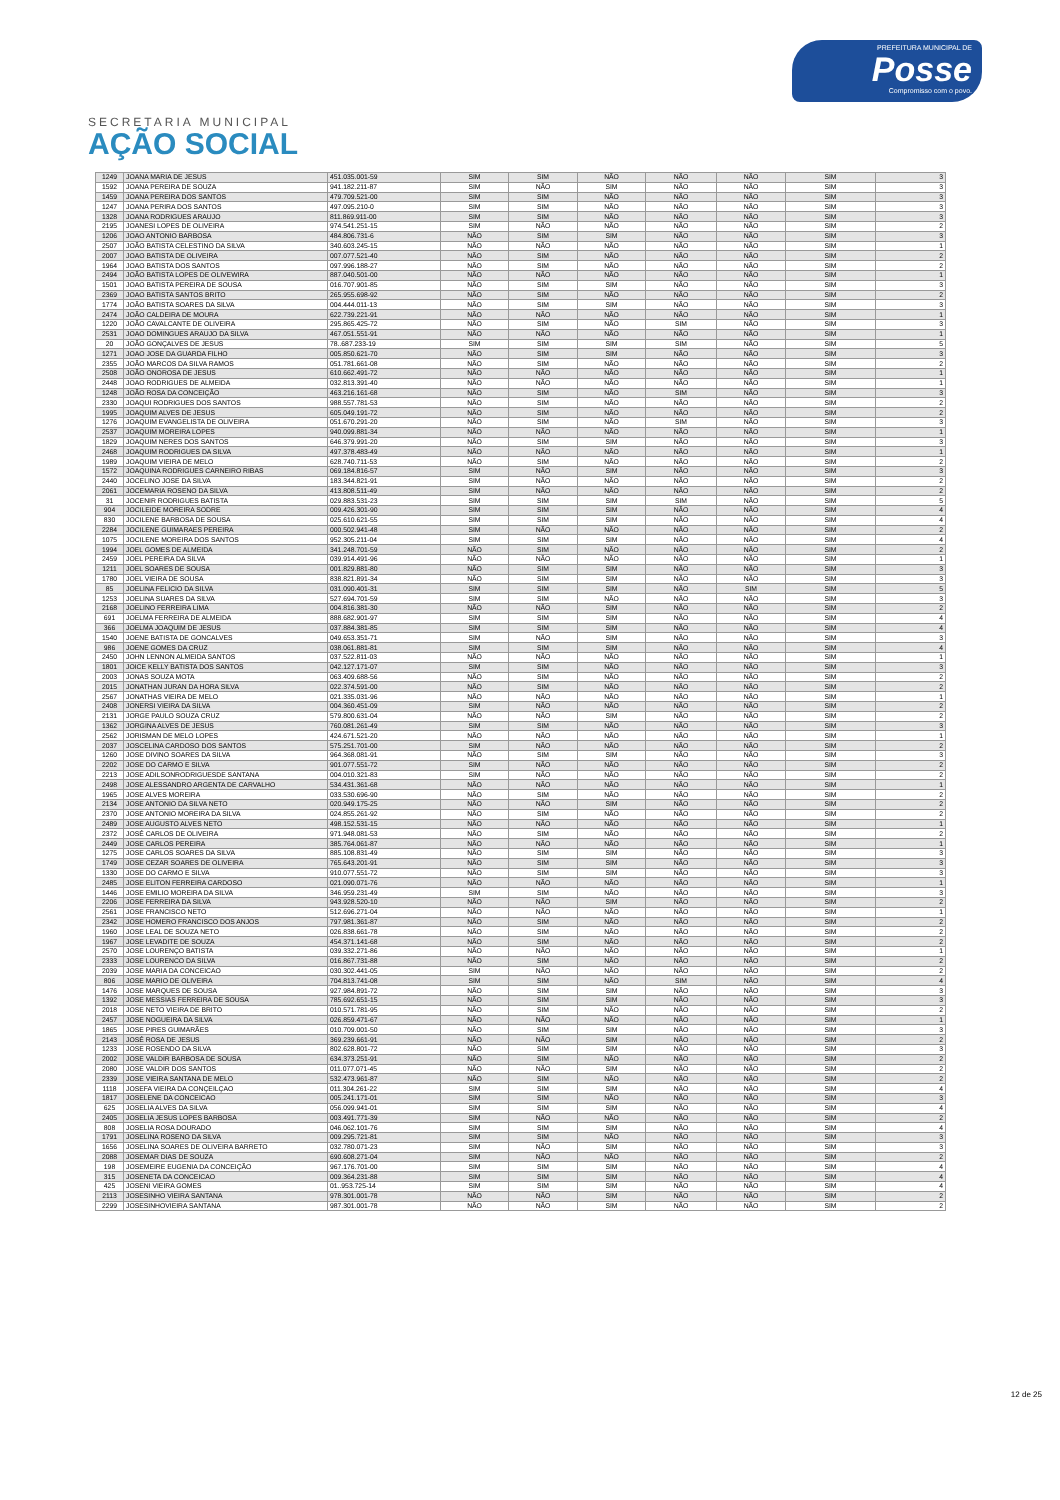SECRETARIA MUNICIPAL
AÇÃO SOCIAL
PREFEITURA MUNICIPAL DE
Posse
Compromisso com o povo.
| 1249 | JOANA MARIA DE JESUS | 451.035.001-59 | SIM | SIM | NÃO | NÃO | NÃO | SIM | 3 |
| 1592 | JOANA PEREIRA DE SOUZA | 941.182.211-87 | SIM | NÃO | SIM | NÃO | NÃO | SIM | 3 |
| 1459 | JOANA PEREIRA DOS SANTOS | 479.709.521-00 | SIM | SIM | NÃO | NÃO | NÃO | SIM | 3 |
| 1247 | JOANA PERIRA DOS SANTOS | 497.095.210-0 | SIM | SIM | NÃO | NÃO | NÃO | SIM | 3 |
| 1328 | JOANA RODRIGUES ARAUJO | 811.869.911-00 | SIM | SIM | NÃO | NÃO | NÃO | SIM | 3 |
| 2195 | JOANESI LOPES DE OLIVEIRA | 974.541.251-15 | SIM | NÃO | NÃO | NÃO | NÃO | SIM | 2 |
| 1206 | JOAO ANTONIO BARBOSA | 484.806.731-6 | NÃO | SIM | SIM | NÃO | NÃO | SIM | 3 |
| 2507 | JOÃO BATISTA CELESTINO DA SILVA | 340.603.245-15 | NÃO | NÃO | NÃO | NÃO | NÃO | SIM | 1 |
| 2007 | JOAO BATISTA DE OLIVEIRA | 007.077.521-40 | NÃO | SIM | NÃO | NÃO | NÃO | SIM | 2 |
| 1964 | JOAO BATISTA DOS SANTOS | 097.996.188-27 | NÃO | SIM | NÃO | NÃO | NÃO | SIM | 2 |
| 2494 | JOÃO BATISTA LOPES DE OLIVEWIRA | 887.040.501-00 | NÃO | NÃO | NÃO | NÃO | NÃO | SIM | 1 |
| 1501 | JOAO BATISTA PEREIRA DE SOUSA | 016.707.901-85 | NÃO | SIM | SIM | NÃO | NÃO | SIM | 3 |
| 2369 | JOAO BATISTA SANTOS BRITO | 265.955.698-92 | NÃO | SIM | NÃO | NÃO | NÃO | SIM | 2 |
| 1774 | JOÃO BATISTA SOARES DA SILVA | 004.444.011-13 | NÃO | SIM | SIM | NÃO | NÃO | SIM | 3 |
| 2474 | JOÃO CALDEIRA DE MOURA | 622.739.221-91 | NÃO | NÃO | NÃO | NÃO | NÃO | SIM | 1 |
| 1220 | JOÃO CAVALCANTE DE OLIVEIRA | 295.865.425-72 | NÃO | SIM | NÃO | SIM | NÃO | SIM | 3 |
| 2531 | JOAO DOMINGUES ARAUJO DA SILVA | 467.051.551-91 | NÃO | NÃO | NÃO | NÃO | NÃO | SIM | 1 |
| 20 | JOÃO GONÇALVES DE JESUS | 78..687.233-19 | SIM | SIM | SIM | SIM | NÃO | SIM | 5 |
| 1271 | JOAO JOSE DA GUARDA FILHO | 005.850.621-70 | NÃO | SIM | SIM | NÃO | NÃO | SIM | 3 |
| 2355 | JOÃO MARCOS DA SILVA RAMOS | 051.781.661-08 | NÃO | SIM | NÃO | NÃO | NÃO | SIM | 2 |
| 2508 | JOÃO ONOROSA DE JESUS | 610.662.491-72 | NÃO | NÃO | NÃO | NÃO | NÃO | SIM | 1 |
| 2448 | JOAO RODRIGUES DE ALMEIDA | 032.813.391-40 | NÃO | NÃO | NÃO | NÃO | NÃO | SIM | 1 |
| 1248 | JOÃO ROSA DA CONCEIÇÃO | 463.216.161-68 | NÃO | SIM | NÃO | SIM | NÃO | SIM | 3 |
| 2330 | JOAQUI RODRIGUES DOS SANTOS | 988.557.781-53 | NÃO | SIM | NÃO | NÃO | NÃO | SIM | 2 |
| 1995 | JOAQUIM ALVES DE JESUS | 605.049.191-72 | NÃO | SIM | NÃO | NÃO | NÃO | SIM | 2 |
| 1276 | JOAQUIM EVANGELISTA DE OLIVEIRA | 051.670.291-20 | NÃO | SIM | NÃO | SIM | NÃO | SIM | 3 |
| 2537 | JOAQUIM MOREIRA LOPES | 940.099.881-34 | NÃO | NÃO | NÃO | NÃO | NÃO | SIM | 1 |
| 1829 | JOAQUIM NERES DOS SANTOS | 646.379.991-20 | NÃO | SIM | SIM | NÃO | NÃO | SIM | 3 |
| 2468 | JOAQUIM RODRIGUES DA SILVA | 497.378.483-49 | NÃO | NÃO | NÃO | NÃO | NÃO | SIM | 1 |
| 1989 | JOAQUIM VIEIRA DE MELO | 628.740.711-53 | NÃO | SIM | NÃO | NÃO | NÃO | SIM | 2 |
| 1572 | JOAQUINA RODRIGUES CARNEIRO RIBAS | 069.184.816-57 | SIM | NÃO | SIM | NÃO | NÃO | SIM | 3 |
| 2440 | JOCELINO JOSE DA SILVA | 183.344.821-91 | SIM | NÃO | NÃO | NÃO | NÃO | SIM | 2 |
| 2061 | JOCEMARIA ROSENO DA SILVA | 413.808.511-49 | SIM | NÃO | NÃO | NÃO | NÃO | SIM | 2 |
| 31 | JOCENIR RODRIGUES BATISTA | 029.883.531-23 | SIM | SIM | SIM | SIM | NÃO | SIM | 5 |
| 904 | JOCILEIDE MOREIRA SODRE | 009.426.301-90 | SIM | SIM | SIM | NÃO | NÃO | SIM | 4 |
| 830 | JOCILENE BARBOSA DE SOUSA | 025.610.621-55 | SIM | SIM | SIM | NÃO | NÃO | SIM | 4 |
| 2284 | JOCILENE GUIMARAES PEREIRA | 000.502.941-48 | SIM | NÃO | NÃO | NÃO | NÃO | SIM | 2 |
| 1075 | JOCILENE MOREIRA DOS SANTOS | 952.305.211-04 | SIM | SIM | SIM | NÃO | NÃO | SIM | 4 |
| 1994 | JOEL GOMES DE ALMEIDA | 341.248.701-59 | NÃO | SIM | NÃO | NÃO | NÃO | SIM | 2 |
| 2459 | JOEL PEREIRA DA SILVA | 039.914.491-96 | NÃO | NÃO | NÃO | NÃO | NÃO | SIM | 1 |
| 1211 | JOEL SOARES DE SOUSA | 001.829.881-80 | NÃO | SIM | SIM | NÃO | NÃO | SIM | 3 |
| 1780 | JOEL VIEIRA DE SOUSA | 838.821.891-34 | NÃO | SIM | SIM | NÃO | NÃO | SIM | 3 |
| 85 | JOELINA FELICIO DA SILVA | 031.090.401-31 | SIM | SIM | SIM | NÃO | SIM | SIM | 5 |
| 1253 | JOELINA SUARES DA SILVA | 527.694.701-59 | SIM | SIM | NÃO | NÃO | NÃO | SIM | 3 |
| 2168 | JOELINO FERREIRA LIMA | 004.816.381-30 | NÃO | NÃO | SIM | NÃO | NÃO | SIM | 2 |
| 691 | JOELMA FERREIRA DE ALMEIDA | 888.682.901-97 | SIM | SIM | SIM | NÃO | NÃO | SIM | 4 |
| 366 | JOELMA JOAQUIM DE JESUS | 037.884.381-85 | SIM | SIM | SIM | NÃO | NÃO | SIM | 4 |
| 1540 | JOENE BATISTA DE GONCALVES | 049.653.351-71 | SIM | NÃO | SIM | NÃO | NÃO | SIM | 3 |
| 986 | JOENE GOMES DA CRUZ | 038.061.881-81 | SIM | SIM | SIM | NÃO | NÃO | SIM | 4 |
| 2450 | JOHN LENNON ALMEIDA SANTOS | 037.522.811-03 | NÃO | NÃO | NÃO | NÃO | NÃO | SIM | 1 |
| 1801 | JOICE KELLY BATISTA DOS SANTOS | 042.127.171-07 | SIM | SIM | NÃO | NÃO | NÃO | SIM | 3 |
| 2003 | JONAS SOUZA MOTA | 063.409.688-56 | NÃO | SIM | NÃO | NÃO | NÃO | SIM | 2 |
| 2015 | JONATHAN JURAN DA HORA SILVA | 022.374.591-00 | NÃO | SIM | NÃO | NÃO | NÃO | SIM | 2 |
| 2567 | JONATHAS VIEIRA DE MELO | 021.335.031-96 | NÃO | NÃO | NÃO | NÃO | NÃO | SIM | 1 |
| 2408 | JONERSI VIEIRA DA SILVA | 004.360.451-09 | SIM | NÃO | NÃO | NÃO | NÃO | SIM | 2 |
| 2131 | JORGE PAULO SOUZA CRUZ | 579.800.631-04 | NÃO | NÃO | SIM | NÃO | NÃO | SIM | 2 |
| 1362 | JORGINA ALVES DE JESUS | 760.081.261-49 | SIM | SIM | NÃO | NÃO | NÃO | SIM | 3 |
| 2562 | JORISMAN DE MELO LOPES | 424.671.521-20 | NÃO | NÃO | NÃO | NÃO | NÃO | SIM | 1 |
| 2037 | JOSCELINA CARDOSO DOS SANTOS | 575.251.701-00 | SIM | NÃO | NÃO | NÃO | NÃO | SIM | 2 |
| 1260 | JOSE DIVINO SOARES DA SILVA | 964.368.081-91 | NÃO | SIM | SIM | NÃO | NÃO | SIM | 3 |
| 2202 | JOSE DO CARMO E SILVA | 901.077.551-72 | SIM | NÃO | NÃO | NÃO | NÃO | SIM | 2 |
| 2213 | JOSE ADILSONRODRIGUESDE SANTANA | 004.010.321-83 | SIM | NÃO | NÃO | NÃO | NÃO | SIM | 2 |
| 2498 | JOSE ALESSANDRO ARGENTA DE CARVALHO | 534.431.361-68 | NÃO | NÃO | NÃO | NÃO | NÃO | SIM | 1 |
| 1965 | JOSE ALVES MOREIRA | 033.530.696-90 | NÃO | SIM | NÃO | NÃO | NÃO | SIM | 2 |
| 2134 | JOSE ANTONIO DA SILVA NETO | 020.949.175-25 | NÃO | NÃO | SIM | NÃO | NÃO | SIM | 2 |
| 2370 | JOSE ANTONIO MOREIRA DA SILVA | 024.855.261-92 | NÃO | SIM | NÃO | NÃO | NÃO | SIM | 2 |
| 2489 | JOSE AUGUSTO ALVES NETO | 498.152.531-15 | NÃO | NÃO | NÃO | NÃO | NÃO | SIM | 1 |
| 2372 | JOSÉ CARLOS DE OLIVEIRA | 971.948.081-53 | NÃO | SIM | NÃO | NÃO | NÃO | SIM | 2 |
| 2449 | JOSE CARLOS PEREIRA | 385.764.061-87 | NÃO | NÃO | NÃO | NÃO | NÃO | SIM | 1 |
| 1275 | JOSE CARLOS SOARES DA SILVA | 885.108.831-49 | NÃO | SIM | SIM | NÃO | NÃO | SIM | 3 |
| 1749 | JOSE CEZAR SOARES DE OLIVEIRA | 765.643.201-91 | NÃO | SIM | SIM | NÃO | NÃO | SIM | 3 |
| 1330 | JOSE DO CARMO E SILVA | 910.077.551-72 | NÃO | SIM | SIM | NÃO | NÃO | SIM | 3 |
| 2485 | JOSE ELITON FERREIRA CARDOSO | 021.090.071-76 | NÃO | NÃO | NÃO | NÃO | NÃO | SIM | 1 |
| 1446 | JOSE EMILIO MOREIRA DA SILVA | 346.959.231-49 | SIM | SIM | NÃO | NÃO | NÃO | SIM | 3 |
| 2206 | JOSE FERREIRA DA SILVA | 943.928.520-10 | NÃO | NÃO | SIM | NÃO | NÃO | SIM | 2 |
| 2561 | JOSE FRANCISCO NETO | 512.696.271-04 | NÃO | NÃO | NÃO | NÃO | NÃO | SIM | 1 |
| 2342 | JOSE HOMERO FRANCISCO DOS ANJOS | 797.981.361-87 | NÃO | SIM | NÃO | NÃO | NÃO | SIM | 2 |
| 1960 | JOSE LEAL DE SOUZA NETO | 026.838.661-78 | NÃO | SIM | NÃO | NÃO | NÃO | SIM | 2 |
| 1967 | JOSE LEVADITE DE SOUZA | 454.371.141-68 | NÃO | SIM | NÃO | NÃO | NÃO | SIM | 2 |
| 2570 | JOSE LOURENÇO BATISTA | 039.332.271-86 | NÃO | NÃO | NÃO | NÃO | NÃO | SIM | 1 |
| 2333 | JOSE LOURENCO DA SILVA | 016.867.731-88 | NÃO | SIM | NÃO | NÃO | NÃO | SIM | 2 |
| 2039 | JOSE MARIA DA CONCEICAO | 030.302.441-05 | SIM | NÃO | NÃO | NÃO | NÃO | SIM | 2 |
| 806 | JOSE MARIO DE OLIVEIRA | 704.813.741-08 | SIM | SIM | NÃO | SIM | NÃO | SIM | 4 |
| 1476 | JOSE MARQUES DE SOUSA | 927.984.891-72 | NÃO | SIM | SIM | NÃO | NÃO | SIM | 3 |
| 1392 | JOSE MESSIAS FERREIRA DE SOUSA | 785.692.651-15 | NÃO | SIM | SIM | NÃO | NÃO | SIM | 3 |
| 2018 | JOSE NETO VIEIRA DE BRITO | 010.571.781-95 | NÃO | SIM | NÃO | NÃO | NÃO | SIM | 2 |
| 2457 | JOSE NOGUEIRA DA SILVA | 026.859.471-67 | NÃO | NÃO | NÃO | NÃO | NÃO | SIM | 1 |
| 1865 | JOSE PIRES GUIMARÃES | 010.709.001-50 | NÃO | SIM | SIM | NÃO | NÃO | SIM | 3 |
| 2143 | JOSÉ ROSA DE JESUS | 369.239.661-91 | NÃO | NÃO | SIM | NÃO | NÃO | SIM | 2 |
| 1233 | JOSE ROSENDO DA SILVA | 802.628.801-72 | NÃO | SIM | SIM | NÃO | NÃO | SIM | 3 |
| 2002 | JOSE VALDIR BARBOSA DE SOUSA | 634.373.251-91 | NÃO | SIM | NÃO | NÃO | NÃO | SIM | 2 |
| 2080 | JOSE VALDIR DOS SANTOS | 011.077.071-45 | NÃO | NÃO | SIM | NÃO | NÃO | SIM | 2 |
| 2339 | JOSE VIEIRA SANTANA DE MELO | 532.473.961-87 | NÃO | SIM | NÃO | NÃO | NÃO | SIM | 2 |
| 1118 | JOSEFA VIEIRA DA CONÇEILÇAO | 011.304.261-22 | SIM | SIM | SIM | NÃO | NÃO | SIM | 4 |
| 1817 | JOSELENE DA CONCEICAO | 005.241.171-01 | SIM | SIM | NÃO | NÃO | NÃO | SIM | 3 |
| 625 | JOSELIA ALVES DA SILVA | 056.099.941-01 | SIM | SIM | SIM | NÃO | NÃO | SIM | 4 |
| 2405 | JOSELIA JESUS LOPES BARBOSA | 003.491.771-39 | SIM | NÃO | NÃO | NÃO | NÃO | SIM | 2 |
| 808 | JOSELIA ROSA DOURADO | 046.062.101-76 | SIM | SIM | SIM | NÃO | NÃO | SIM | 4 |
| 1791 | JOSELINA ROSENO DA SILVA | 009.295.721-81 | SIM | SIM | NÃO | NÃO | NÃO | SIM | 3 |
| 1656 | JOSELINA SOARES DE OLIVEIRA BARRETO | 032.780.071-23 | SIM | NÃO | SIM | NÃO | NÃO | SIM | 3 |
| 2088 | JOSEMAR DIAS DE SOUZA | 690.608.271-04 | SIM | NÃO | NÃO | NÃO | NÃO | SIM | 2 |
| 198 | JOSEMEIRE EUGENIA DA CONCEIÇÃO | 967.176.701-00 | SIM | SIM | SIM | NÃO | NÃO | SIM | 4 |
| 315 | JOSENETA DA CONCEICAO | 009.364.231-88 | SIM | SIM | SIM | NÃO | NÃO | SIM | 4 |
| 425 | JOSENI VIEIRA GOMES | 01..953.725-14 | SIM | SIM | SIM | NÃO | NÃO | SIM | 4 |
| 2113 | JOSESINHO VIEIRA SANTANA | 978.301.001-78 | NÃO | NÃO | SIM | NÃO | NÃO | SIM | 2 |
| 2299 | JOSESINHOVIEIRA SANTANA | 987.301.001-78 | NÃO | NÃO | SIM | NÃO | NÃO | SIM | 2 |
12 de 25